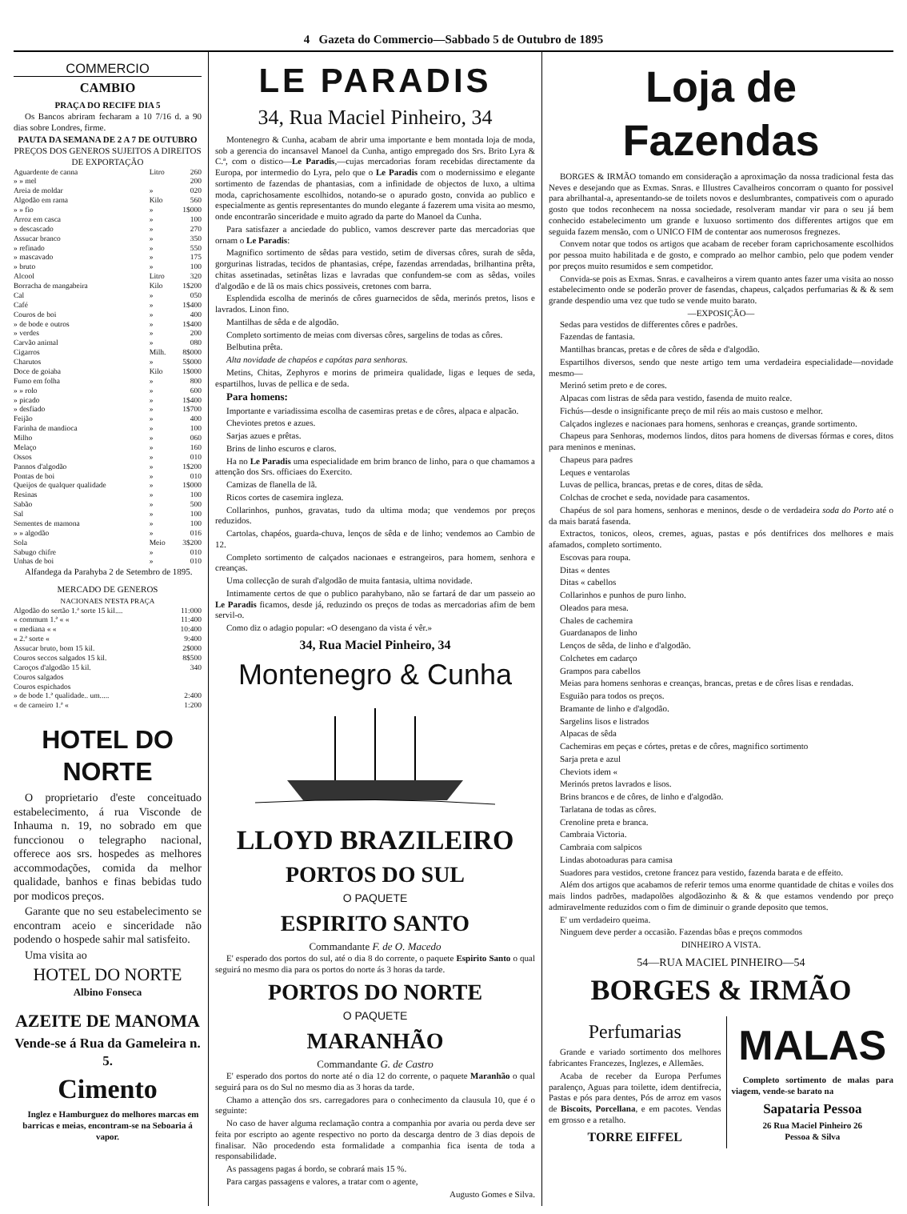4 Gazeta do Commercio—Sabbado 5 de Outubro de 1895
COMMERCIO
CAMBIO
PRAÇA DO RECIFE DIA 5
Os Bancos abriram fecharam a 10 7/16 d. a 90 dias sobre Londres, firme.
PAUTA DA SEMANA DE 2 A 7 DE OUTUBRO
PREÇOS DOS GENEROS SUJEITOS A DIREITOS DE EXPORTAÇÃO
| Aguardente de canna | Litro | 260 |
| » » mel | | 200 |
| Areia de moldar | » | 020 |
| Algodão em rama | Kilo | 560 |
| » » fio | » | 1$000 |
| Arroz em casca | » | 100 |
| » descascado | » | 270 |
| Assucar branco | » | 350 |
| » refinado | » | 550 |
| » mascavado | » | 175 |
| » bruto | » | 100 |
| Alcool | Litro | 320 |
| Borracha de mangabeira | Kilo | 1$200 |
| Cal | » | 050 |
| Café | » | 1$400 |
| Couros de boi | » | 400 |
| » de bode e outros | » | 1$400 |
| » verdes | » | 200 |
| Carvão animal | » | 080 |
| Cigarros | Milh. | 8$000 |
| Charutos | » | 5$000 |
| Doce de goiaba | Kilo | 1$000 |
| Fumo em folha | » | 800 |
| » » rolo | » | 600 |
| » picado | » | 1$400 |
| » desfiado | » | 1$700 |
| Feijão | » | 400 |
| Farinha de mandioca | » | 100 |
| Milho | » | 060 |
| Melaço | » | 160 |
| Ossos | » | 010 |
| Pannos d'algodão | » | 1$200 |
| Pontas de boi | » | 010 |
| Queijos de qualquer qualidade | » | 1$000 |
| Resinas | » | 100 |
| Sabão | » | 500 |
| Sal | » | 100 |
| Sementes de mamona | » | 100 |
| » » algodão | » | 016 |
| Sola | Meio | 3$200 |
| Sabugo chifre | » | 010 |
| Unhas de boi | » | 010 |
Alfandega da Parahyba 2 de Setembro de 1895.
MERCADO DE GENEROS
NACIONAES N'ESTA PRAÇA
| Algodão do sertão 1.ª sorte 15 kil.... | 11:000 |
| « commum 1.ª « « | 11:400 |
| « mediana « « | 10:400 |
| « 2.ª sorte « | 9:400 |
| Assucar bruto, bom 15 kil. | 2$000 |
| Couros seccos salgados 15 kil. | 8$500 |
| Caroços d'algodão 15 kil. | 340 |
| Couros salgados | |
| Couros espichados | |
| » de bode 1.ª qualidade.. um..... | 2:400 |
| « de carneiro 1.ª « | 1:200 |
HOTEL DO NORTE
O proprietario d'este conceituado estabelecimento, á rua Visconde de Inhauma n. 19, no sobrado em que funccionou o telegrapho nacional, offerece aos srs. hospedes as melhores accommodações, comida da melhor qualidade, banhos e finas bebidas tudo por modicos preços.
Garante que no seu estabelecimento se encontram aceio e sinceridade não podendo o hospede sahir mal satisfeito.
Uma visita ao
HOTEL DO NORTE
Albino Fonseca
AZEITE DE MANOMA
Vende-se á Rua da Gameleira n. 5.
Cimento
Inglez e Hamburguez do melhores marcas em barricas e meias, encontram-se na Seboaria á vapor.
LE PARADIS
34, Rua Maciel Pinheiro, 34
Montenegro & Cunha, acabam de abrir uma importante e bem montada loja de moda, sob a gerencia do incansavel Manoel da Cunha, antigo empregado dos Srs. Brito Lyra & C.ª, com o distico—Le Paradis,—cujas mercadorias foram recebidas directamente da Europa, por intermedio do Lyra, pelo que o Le Paradis com o modernissimo e elegante sortimento de fazendas de phantasias, com a infinidade de objectos de luxo, a ultima moda, caprichosamente escolhidos, notando-se o apurado gosto, convida ao publico e especialmente as gentis representantes do mundo elegante á fazerem uma visita ao mesmo, onde encontrarão sinceridade e muito agrado da parte do Manoel da Cunha.
Para satisfazer a anciedade do publico, vamos descrever parte das mercadorias que ornam o Le Paradis:
Magnifico sortimento de sêdas para vestido, setim de diversas côres, surah de sêda, gorgurinas listradas, tecidos de phantasias, crépe, fazendas arrendadas, brilhantina prêta, chitas assetinadas, setinêtas lizas e lavradas que confundem-se com as sêdas, voiles d'algodão e de lã os mais chics possiveis, cretones com barra.
Esplendida escolha de merinós de côres guarnecidos de sêda, merinós pretos, lisos e lavrados. Linon fino.
Mantilhas de sêda e de algodão.
Completo sortimento de meias com diversas côres, sargelins de todas as côres.
Belbutina prêta.
Alta novidade de chapéos e capótas para senhoras.
Metins, Chitas, Zephyros e morins de primeira qualidade, ligas e leques de seda, espartilhos, luvas de pellica e de seda.
Para homens:
Importante e variadissima escolha de casemiras pretas e de côres, alpaca e alpacão.
Cheviotes pretos e azues.
Sarjas azues e prêtas.
Brins de linho escuros e claros.
Ha no Le Paradis uma especialidade em brim branco de linho, para o que chamamos a attenção dos Srs. officiaes do Exercito.
Camizas de flanella de lã.
Ricos cortes de casemira ingleza.
Collarinhos, punhos, gravatas, tudo da ultima moda; que vendemos por preços reduzidos.
Cartolas, chapéos, guarda-chuva, lenços de sêda e de linho; vendemos ao Cambio de 12.
Completo sortimento de calçados nacionaes e estrangeiros, para homem, senhora e creanças.
Uma collecção de surah d'algodão de muita fantasia, ultima novidade.
Intimamente certos de que o publico parahybano, não se fartará de dar um passeio ao Le Paradis ficamos, desde já, reduzindo os preços de todas as mercadorias afim de bem servil-o.
Como diz o adagio popular: «O desengano da vista é vêr.»
34, Rua Maciel Pinheiro, 34
Montenegro & Cunha
LLOYD BRAZILEIRO
PORTOS DO SUL
O PAQUETE
ESPIRITO SANTO
Commandante F. de O. Macedo
E' esperado dos portos do sul, até o dia 8 do corrente, o paquete Espirito Santo o qual seguirá no mesmo dia para os portos do norte ás 3 horas da tarde.
PORTOS DO NORTE
O PAQUETE
MARANHÃO
Commandante G. de Castro
E' esperado dos portos do norte até o dia 12 do corrente, o paquete Maranhão o qual seguirá para os do Sul no mesmo dia as 3 horas da tarde.
Chamo a attenção dos srs. carregadores para o conhecimento da clausula 10, que é o seguinte:
No caso de haver alguma reclamação contra a companhia por avaria ou perda deve ser feita por escripto ao agente respectivo no porto da descarga dentro de 3 dias depois de finalisar. Não procedendo esta formalidade a companhia fica isenta de toda a responsabilidade.
As passagens pagas á bordo, se cobrará mais 15 %.
Para cargas passagens e valores, a tratar com o agente,
Augusto Gomes e Silva.
Loja de Fazendas
BORGES & IRMÃO tomando em consideração a aproximação da nossa tradicional festa das Neves e desejando que as Exmas. Snras. e Illustres Cavalheiros concorram o quanto for possivel para abrilhantal-a, apresentando-se de toilets novos e deslumbrantes, compativeis com o apurado gosto que todos reconhecem na nossa sociedade, resolveram mandar vir para o seu já bem conhecido estabelecimento um grande e luxuoso sortimento dos differentes artigos que em seguida fazem mensão, com o UNICO FIM de contentar aos numerosos fregnezes.
Convem notar que todos os artigos que acabam de receber foram caprichosamente escolhidos por pessoa muito habilitada e de gosto, e comprado ao melhor cambio, pelo que podem vender por preços muito resumidos e sem competidor.
Convida-se pois as Exmas. Snras. e cavalheiros a virem quanto antes fazer uma visita ao nosso estabelecimento onde se poderão prover de fasendas, chapeus, calçados perfumarias & & & sem grande despendio uma vez que tudo se vende muito barato.
—EXPOSIÇÃO—
Sedas para vestidos de differentes côres e padrões.
Fazendas de fantasia.
Mantilhas brancas, pretas e de côres de sêda e d'algodão.
Espartilhos diversos, sendo que neste artigo tem uma verdadeira especialidade—novidade mesmo—
Merinó setim preto e de cores.
Alpacas com listras de sêda para vestido, fasenda de muito realce.
Fichús—desde o insignificante preço de mil réis ao mais custoso e melhor.
Calçados inglezes e nacionaes para homens, senhoras e creanças, grande sortimento.
Chapeus para Senhoras, modernos lindos, ditos para homens de diversas fórmas e cores, ditos para meninos e meninas.
Chapeus para padres
Leques e ventarolas
Luvas de pellica, brancas, pretas e de cores, ditas de sêda.
Colchas de crochet e seda, novidade para casamentos.
Chapéus de sol para homens, senhoras e meninos, desde o de verdadeira soda do Porto até o da mais baratá fasenda.
Extractos, tonicos, oleos, cremes, aguas, pastas e pós dentifrices dos melhores e mais afamados, completo sortimento.
Escovas para roupa.
Ditas « dentes
Ditas « cabellos
Collarinhos e punhos de puro linho.
Oleados para mesa.
Chales de cachemira
Guardanapos de linho
Lenços de sêda, de linho e d'algodão.
Colchetes em cadarço
Grampos para cabellos
Meias para homens senhoras e creanças, brancas, pretas e de côres lisas e rendadas.
Esguião para todos os preços.
Bramante de linho e d'algodão.
Sargelins lisos e listrados
Alpacas de sêda
Cachemiras em peças e córtes, pretas e de côres, magnifico sortimento
Sarja preta e azul
Cheviots idem «
Merinós pretos lavrados e lisos.
Brins brancos e de côres, de linho e d'algodão.
Tarlatana de todas as côres.
Crenoline preta e branca.
Cambraia Victoria.
Cambraia com salpicos
Lindas abotoaduras para camisa
Suadores para vestidos, cretone francez para vestido, fazenda barata e de effeito.
Além dos artigos que acabamos de referir temos uma enorme quantidade de chitas e voiles dos mais lindos padrões, madapolões algodãozinho & & & que estamos vendendo por preço admiravelmente reduzidos com o fim de diminuir o grande deposito que temos.
E' um verdadeiro queima.
Ninguem deve perder a occasião. Fazendas bôas e preços commodos
DINHEIRO A VISTA.
54—RUA MACIEL PINHEIRO—54
BORGES & IRMÃO
Perfumarias
Grande e variado sortimento dos melhores fabricantes Francezes, Inglezes, e Allemães.
Acaba de receber da Europa Perfumes paralenço, Aguas para toilette, idem dentifrecia, Pastas e pós para dentes, Pós de arroz em vasos de Biscoits, Porcellana, e em pacotes. Vendas em grosso e a retalho.
TORRE EIFFEL
MALAS
Completo sortimento de malas para viagem, vende-se barato na
Sapataria Pessoa
26 Rua Maciel Pinheiro 26
Pessoa & Silva